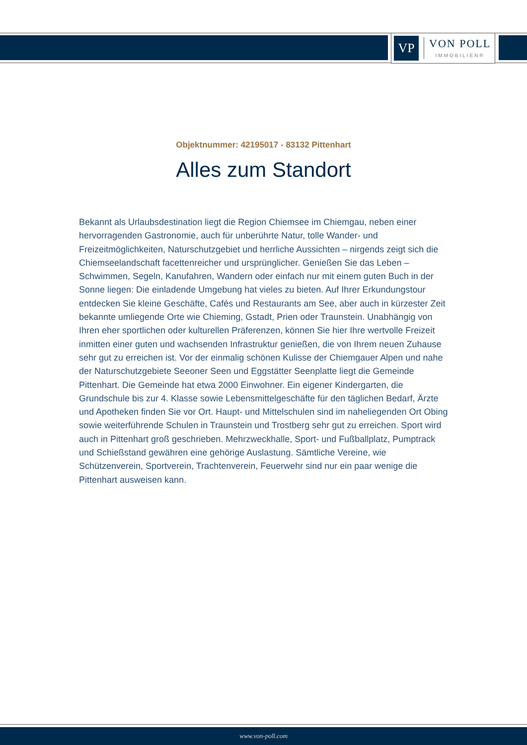VP
VON POLL
IMMOBILIEN®
Objektnummer: 42195017 - 83132 Pittenhart
Alles zum Standort
Bekannt als Urlaubsdestination liegt die Region Chiemsee im Chiemgau, neben einer hervorragenden Gastronomie, auch für unberührte Natur, tolle Wander- und Freizeitmöglichkeiten, Naturschutzgebiet und herrliche Aussichten – nirgends zeigt sich die Chiemseelandschaft facettenreicher und ursprünglicher. Genießen Sie das Leben – Schwimmen, Segeln, Kanufahren, Wandern oder einfach nur mit einem guten Buch in der Sonne liegen: Die einladende Umgebung hat vieles zu bieten. Auf Ihrer Erkundungstour entdecken Sie kleine Geschäfte, Cafés und Restaurants am See, aber auch in kürzester Zeit bekannte umliegende Orte wie Chieming, Gstadt, Prien oder Traunstein. Unabhängig von Ihren eher sportlichen oder kulturellen Präferenzen, können Sie hier Ihre wertvolle Freizeit inmitten einer guten und wachsenden Infrastruktur genießen, die von Ihrem neuen Zuhause sehr gut zu erreichen ist. Vor der einmalig schönen Kulisse der Chiemgauer Alpen und nahe der Naturschutzgebiete Seeoner Seen und Eggstätter Seenplatte liegt die Gemeinde Pittenhart. Die Gemeinde hat etwa 2000 Einwohner. Ein eigener Kindergarten, die Grundschule bis zur 4. Klasse sowie Lebensmittelgeschäfte für den täglichen Bedarf, Ärzte und Apotheken finden Sie vor Ort. Haupt- und Mittelschulen sind im naheliegenden Ort Obing sowie weiterführende Schulen in Traunstein und Trostberg sehr gut zu erreichen. Sport wird auch in Pittenhart groß geschrieben. Mehrzweckhalle, Sport- und Fußballplatz, Pumptrack und Schießstand gewähren eine gehörige Auslastung. Sämtliche Vereine, wie Schützenverein, Sportverein, Trachtenverein, Feuerwehr sind nur ein paar wenige die Pittenhart ausweisen kann.
www.von-poll.com